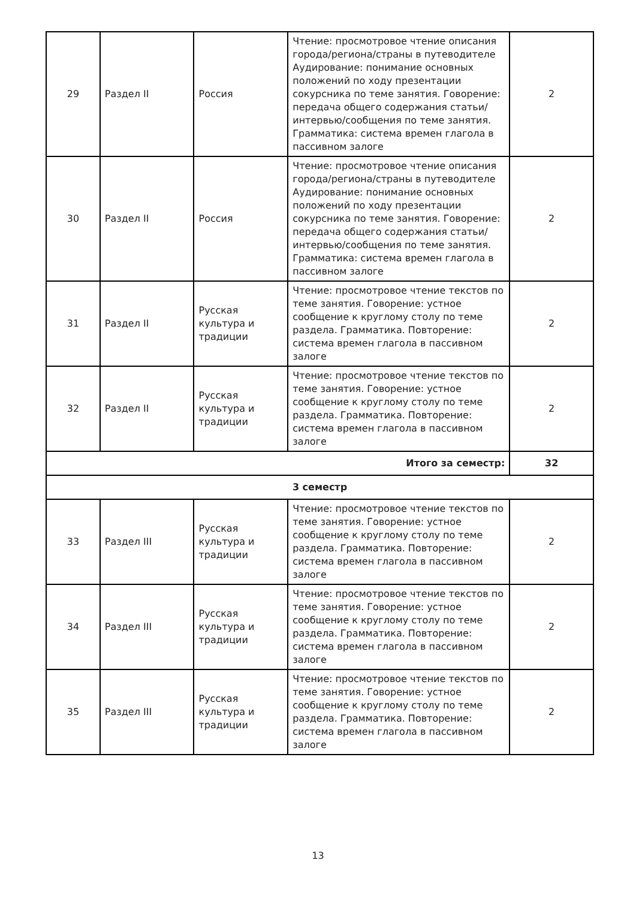| 29 | Раздел II | Россия | Чтение: просмотровое чтение описания города/региона/страны в путеводителе Аудирование: понимание основных положений по ходу презентации сокурсника по теме занятия. Говорение: передача общего содержания статьи/интервью/сообщения по теме занятия. Грамматика: система времен глагола в пассивном залоге | 2 |
| 30 | Раздел II | Россия | Чтение: просмотровое чтение описания города/региона/страны в путеводителе Аудирование: понимание основных положений по ходу презентации сокурсника по теме занятия. Говорение: передача общего содержания статьи/интервью/сообщения по теме занятия. Грамматика: система времен глагола в пассивном залоге | 2 |
| 31 | Раздел II | Русская культура и традиции | Чтение: просмотровое чтение текстов по теме занятия. Говорение: устное сообщение к круглому столу по теме раздела. Грамматика. Повторение: система времен глагола в пассивном залоге | 2 |
| 32 | Раздел II | Русская культура и традиции | Чтение: просмотровое чтение текстов по теме занятия. Говорение: устное сообщение к круглому столу по теме раздела. Грамматика. Повторение: система времен глагола в пассивном залоге | 2 |
| Итого за семестр: | | | | 32 |
| 3 семестр | | | | |
| 33 | Раздел III | Русская культура и традиции | Чтение: просмотровое чтение текстов по теме занятия. Говорение: устное сообщение к круглому столу по теме раздела. Грамматика. Повторение: система времен глагола в пассивном залоге | 2 |
| 34 | Раздел III | Русская культура и традиции | Чтение: просмотровое чтение текстов по теме занятия. Говорение: устное сообщение к круглому столу по теме раздела. Грамматика. Повторение: система времен глагола в пассивном залоге | 2 |
| 35 | Раздел III | Русская культура и традиции | Чтение: просмотровое чтение текстов по теме занятия. Говорение: устное сообщение к круглому столу по теме раздела. Грамматика. Повторение: система времен глагола в пассивном залоге | 2 |
13